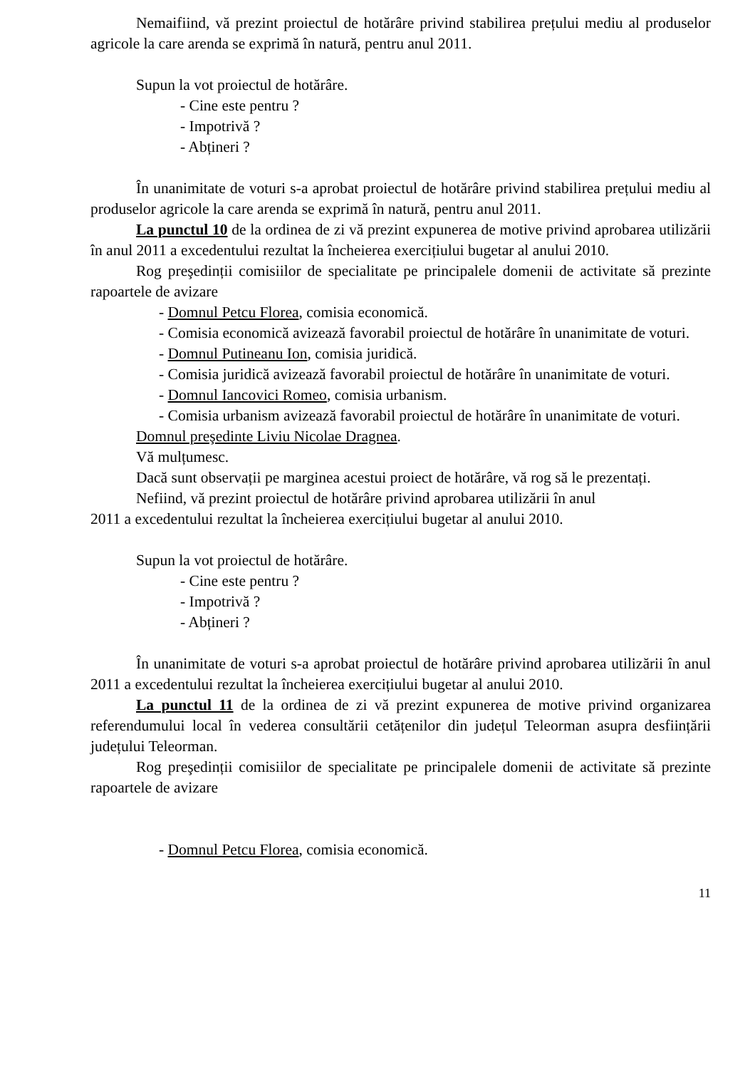Nemaifiind, vă prezint proiectul de hotărâre privind stabilirea prețului mediu al produselor agricole la care arenda se exprimă în natură, pentru anul 2011.
Supun la vot proiectul de hotărâre.
- Cine este pentru ?
- Impotrivă ?
- Abțineri ?
În unanimitate de voturi s-a aprobat proiectul de hotărâre privind stabilirea prețului mediu al produselor agricole la care arenda se exprimă în natură, pentru anul 2011.
La punctul 10 de la ordinea de zi vă prezint expunerea de motive privind aprobarea utilizării în anul 2011 a excedentului rezultat la încheierea exercițiului bugetar al anului 2010.
Rog preşedinții comisiilor de specialitate pe principalele domenii de activitate să prezinte rapoartele de avizare
- Domnul Petcu Florea, comisia economică.
- Comisia economică avizează favorabil proiectul de hotărâre în unanimitate de voturi.
- Domnul Putineanu Ion, comisia juridică.
- Comisia juridică avizează favorabil proiectul de hotărâre în unanimitate de voturi.
- Domnul Iancovici Romeo, comisia urbanism.
- Comisia urbanism avizează favorabil proiectul de hotărâre în unanimitate de voturi.
Domnul preşedinte Liviu Nicolae Dragnea.
Vă mulțumesc.
Dacă sunt observații pe marginea acestui proiect de hotărâre, vă rog să le prezentați.
Nefiind, vă prezint proiectul de hotărâre privind aprobarea utilizării în anul
2011 a excedentului rezultat la încheierea exercițiului bugetar al anului 2010.
Supun la vot proiectul de hotărâre.
- Cine este pentru ?
- Impotrivă ?
- Abțineri ?
În unanimitate de voturi s-a aprobat proiectul de hotărâre privind aprobarea utilizării în anul 2011 a excedentului rezultat la încheierea exercițiului bugetar al anului 2010.
La punctul 11 de la ordinea de zi vă prezint expunerea de motive privind organizarea referendumului local în vederea consultării cetățenilor din județul Teleorman asupra desființării județului Teleorman.
Rog preşedinții comisiilor de specialitate pe principalele domenii de activitate să prezinte rapoartele de avizare
- Domnul Petcu Florea, comisia economică.
11